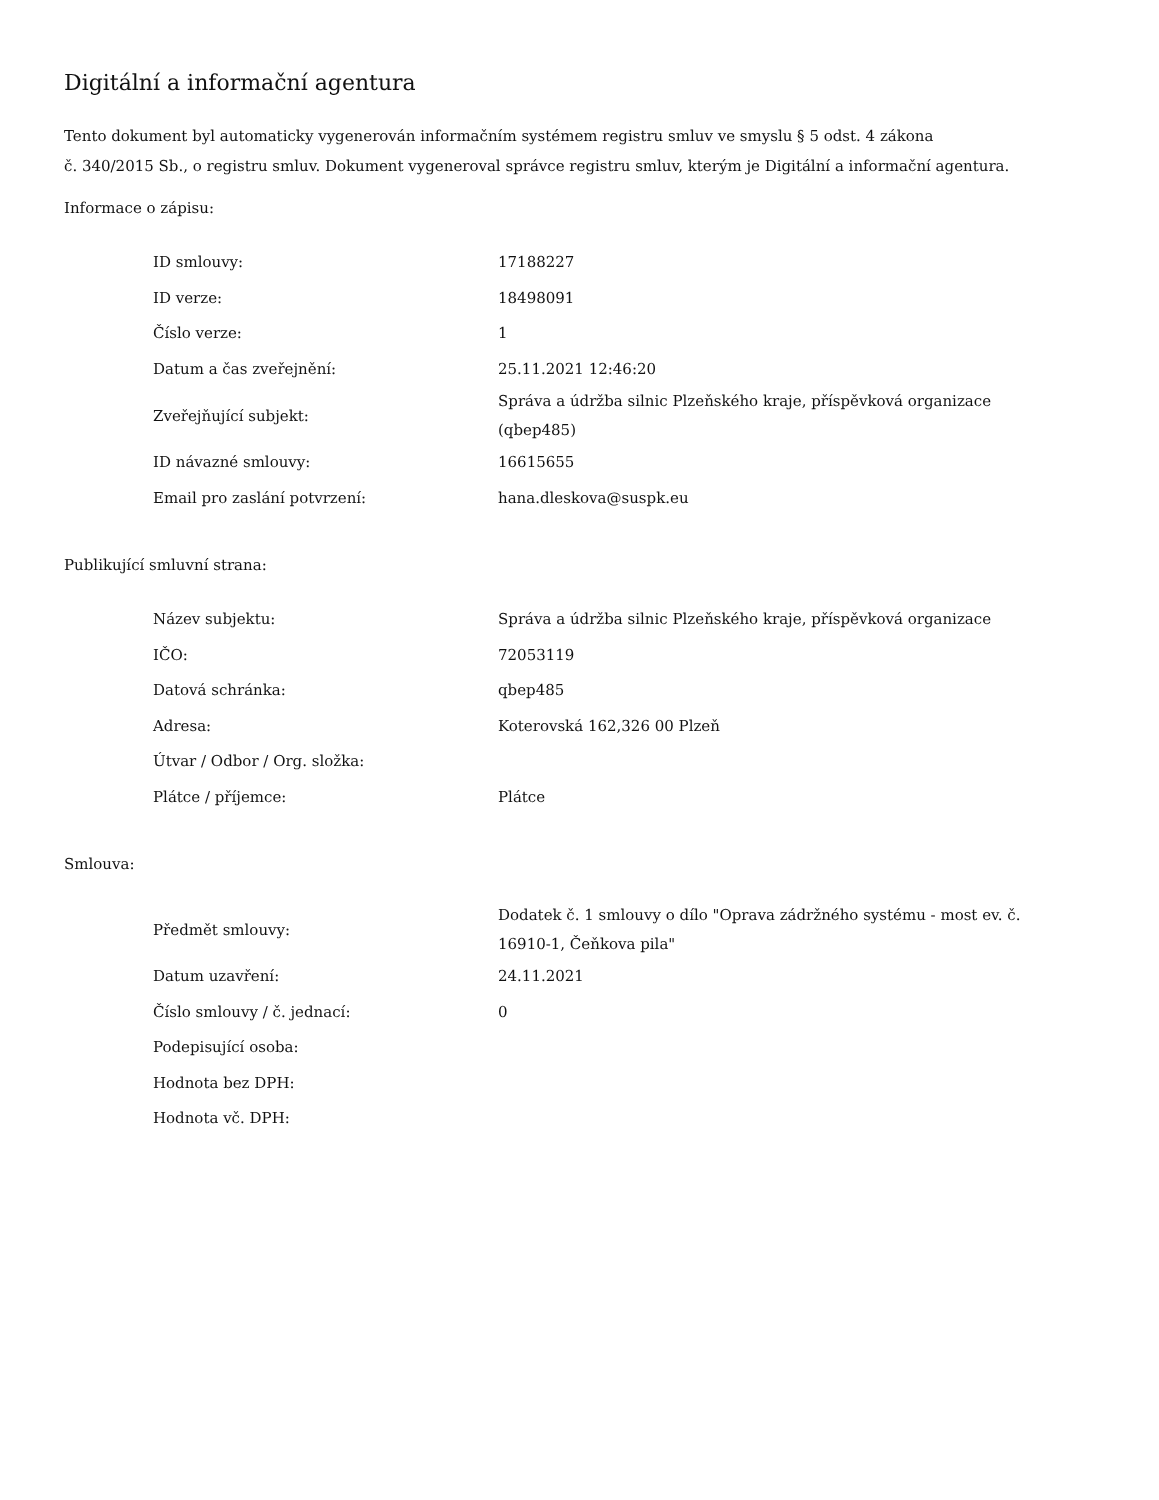Digitální a informační agentura
Tento dokument byl automaticky vygenerován informačním systémem registru smluv ve smyslu § 5 odst. 4 zákona
č. 340/2015 Sb., o registru smluv. Dokument vygeneroval správce registru smluv, kterým je Digitální a informační agentura.
Informace o zápisu:
| ID smlouvy: | 17188227 |
| ID verze: | 18498091 |
| Číslo verze: | 1 |
| Datum a čas zveřejnění: | 25.11.2021 12:46:20 |
| Zveřejňující subjekt: | Správa a údržba silnic Plzeňského kraje, příspěvková organizace (qbep485) |
| ID návazné smlouvy: | 16615655 |
| Email pro zaslání potvrzení: | hana.dleskova@suspk.eu |
Publikující smluvní strana:
| Název subjektu: | Správa a údržba silnic Plzeňského kraje, příspěvková organizace |
| IČO: | 72053119 |
| Datová schránka: | qbep485 |
| Adresa: | Koterovská 162,326 00 Plzeň |
| Útvar / Odbor / Org. složka: | |
| Plátce / příjemce: | Plátce |
Smlouva:
| Předmět smlouvy: | Dodatek č. 1 smlouvy o dílo "Oprava zádržného systému - most ev. č. 16910-1, Čeňkova pila" |
| Datum uzavření: | 24.11.2021 |
| Číslo smlouvy / č. jednací: | 0 |
| Podepisující osoba: | |
| Hodnota bez DPH: | |
| Hodnota vč. DPH: | |